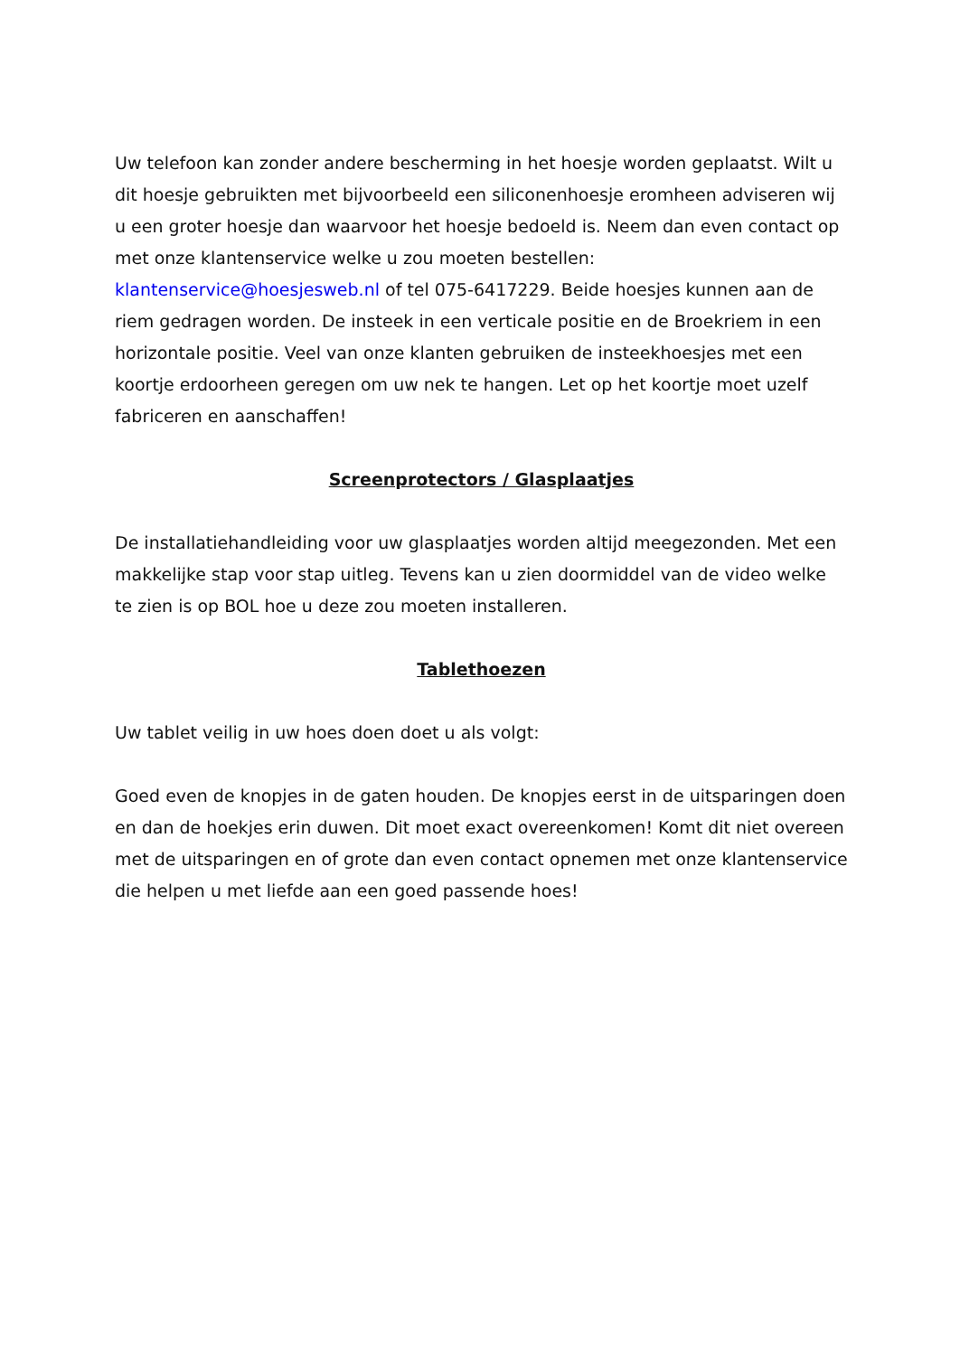Uw telefoon kan zonder andere bescherming in het hoesje worden geplaatst. Wilt u dit hoesje gebruikten met bijvoorbeeld een siliconenhoesje eromheen adviseren wij u een groter hoesje dan waarvoor het hoesje bedoeld is. Neem dan even contact op met onze klantenservice welke u zou moeten bestellen: klantenservice@hoesjesweb.nl of tel 075-6417229. Beide hoesjes kunnen aan de riem gedragen worden. De insteek in een verticale positie en de Broekriem in een horizontale positie. Veel van onze klanten gebruiken de insteekhoesjes met een koortje erdoorheen geregen om uw nek te hangen. Let op het koortje moet uzelf fabriceren en aanschaffen!
Screenprotectors / Glasplaatjes
De installatiehandleiding voor uw glasplaatjes worden altijd meegezonden. Met een makkelijke stap voor stap uitleg. Tevens kan u zien doormiddel van de video welke te zien is op BOL hoe u deze zou moeten installeren.
Tablethoezen
Uw tablet veilig in uw hoes doen doet u als volgt:
Goed even de knopjes in de gaten houden. De knopjes eerst in de uitsparingen doen en dan de hoekjes erin duwen. Dit moet exact overeenkomen! Komt dit niet overeen met de uitsparingen en of grote dan even contact opnemen met onze klantenservice die helpen u met liefde aan een goed passende hoes!